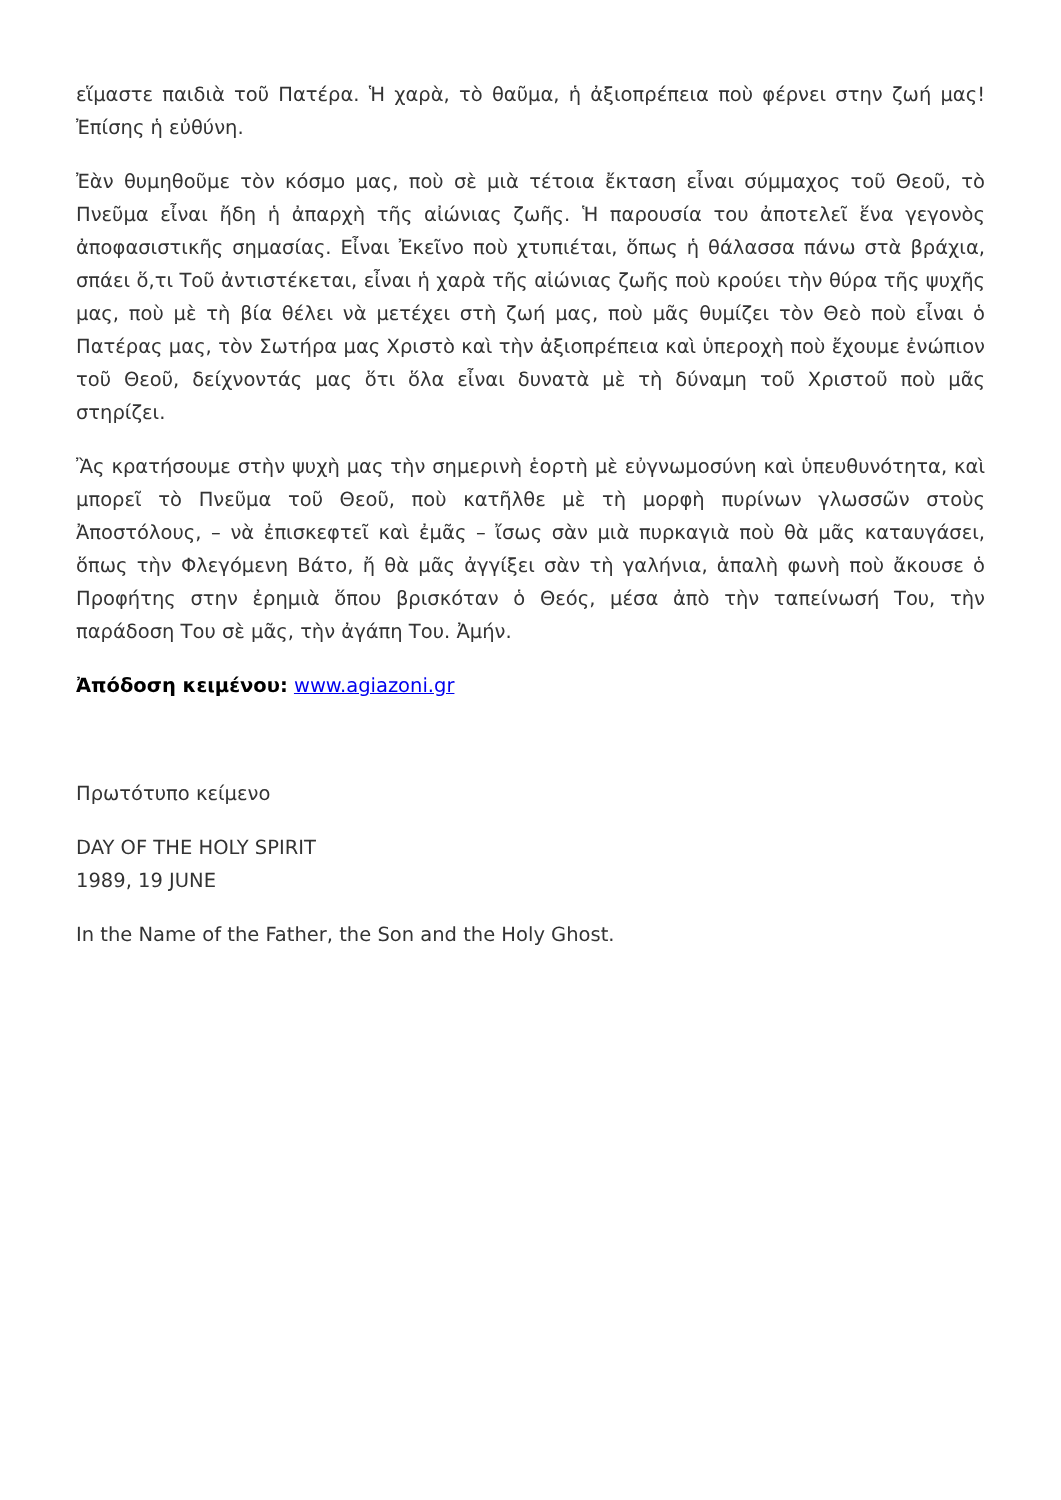εἵμαστε παιδιὰ τοῦ Πατέρα. Ἡ χαρὰ, τὸ θαῦμα, ἡ ἀξιοπρέπεια ποὺ φέρνει στην ζωή μας! Ἐπίσης ἡ εὐθύνη.
Ἐὰν θυμηθοῦμε τὸν κόσμο μας, ποὺ σὲ μιὰ τέτοια ἔκταση εἶναι σύμμαχος τοῦ Θεοῦ, τὸ Πνεῦμα εἶναι ἤδη ἡ ἀπαρχὴ τῆς αἰώνιας ζωῆς. Ἡ παρουσία του ἀποτελεῖ ἕνα γεγονὸς ἀποφασιστικῆς σημασίας. Εἶναι Ἐκεῖνο ποὺ χτυπιέται, ὅπως ἡ θάλασσα πάνω στὰ βράχια, σπάει ὅ,τι Τοῦ ἀντιστέκεται, εἶναι ἡ χαρὰ τῆς αἰώνιας ζωῆς ποὺ κρούει τὴν θύρα τῆς ψυχῆς μας, ποὺ μὲ τὴ βία θέλει νὰ μετέχει στὴ ζωή μας, ποὺ μᾶς θυμίζει τὸν Θεὸ ποὺ εἶναι ὁ Πατέρας μας, τὸν Σωτήρα μας Χριστὸ καὶ τὴν ἀξιοπρέπεια καὶ ὑπεροχὴ ποὺ ἔχουμε ἐνώπιον τοῦ Θεοῦ, δείχνοντάς μας ὅτι ὅλα εἶναι δυνατὰ μὲ τὴ δύναμη τοῦ Χριστοῦ ποὺ μᾶς στηρίζει.
Ἂς κρατήσουμε στὴν ψυχὴ μας τὴν σημερινὴ ἑορτὴ μὲ εὐγνωμοσύνη καὶ ὑπευθυνότητα, καὶ μπορεῖ τὸ Πνεῦμα τοῦ Θεοῦ, ποὺ κατῆλθε μὲ τὴ μορφὴ πυρίνων γλωσσῶν στοὺς Ἀποστόλους, – νὰ ἐπισκεφτεῖ καὶ ἐμᾶς – ἴσως σὰν μιὰ πυρκαγιὰ ποὺ θὰ μᾶς καταυγάσει, ὅπως τὴν Φλεγόμενη Βάτο, ἤ θὰ μᾶς ἀγγίξει σὰν τὴ γαλήνια, ἁπαλὴ φωνὴ ποὺ ἄκουσε ὁ Προφήτης στην ἐρημιὰ ὅπου βρισκόταν ὁ Θεός, μέσα ἀπὸ τὴν ταπείνωσή Του, τὴν παράδοση Του σὲ μᾶς, τὴν ἀγάπη Του. Ἀμήν.
Ἀπόδοση κειμένου: www.agiazoni.gr
Πρωτότυπο κείμενο
DAY OF THE HOLY SPIRIT
1989, 19 JUNE
In the Name of the Father, the Son and the Holy Ghost.